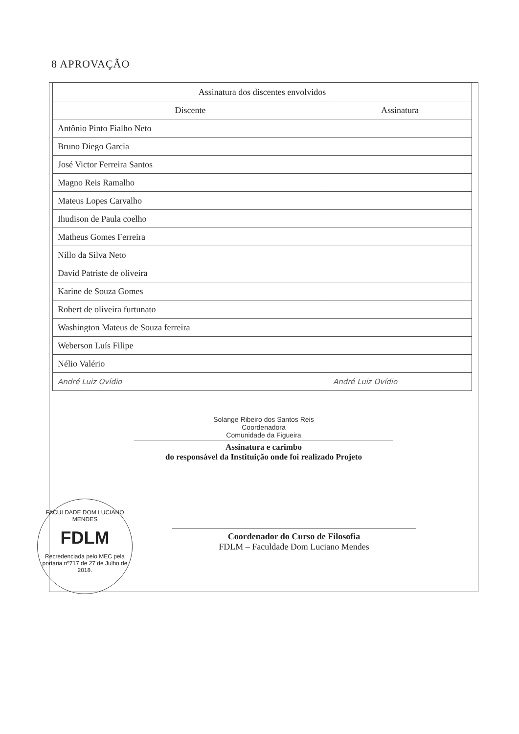8 APROVAÇÃO
| Assinatura dos discentes envolvidos | |
| --- | --- |
| Discente | Assinatura |
| Antônio Pinto Fialho Neto | |
| Bruno Diego Garcia | |
| José Victor Ferreira Santos | |
| Magno Reis Ramalho | |
| Mateus Lopes Carvalho | |
| Ihudison de Paula coelho | |
| Matheus Gomes Ferreira | |
| Nillo da Silva Neto | |
| David Patriste de oliveira | |
| Karine de Souza Gomes | |
| Robert de oliveira furtunato | |
| Washington Mateus de Souza ferreira | |
| Weberson Luís Filipe | |
| Nélio Valério | |
| André Luiz Ovídio | André Luiz Ovídio |
Solange Ribeiro dos Santos Reis
Coordenadora
Comunidade da Figueira
Assinatura e carimbo
do responsável da Instituição onde foi realizado Projeto
FACULDADE DOM LUCIANO MENDES
FDLM
Recredenciada pelo MEC pela portaria nº717 de 27 de Julho de 2018.
Coordenador do Curso de Filosofia
FDLM – Faculdade Dom Luciano Mendes